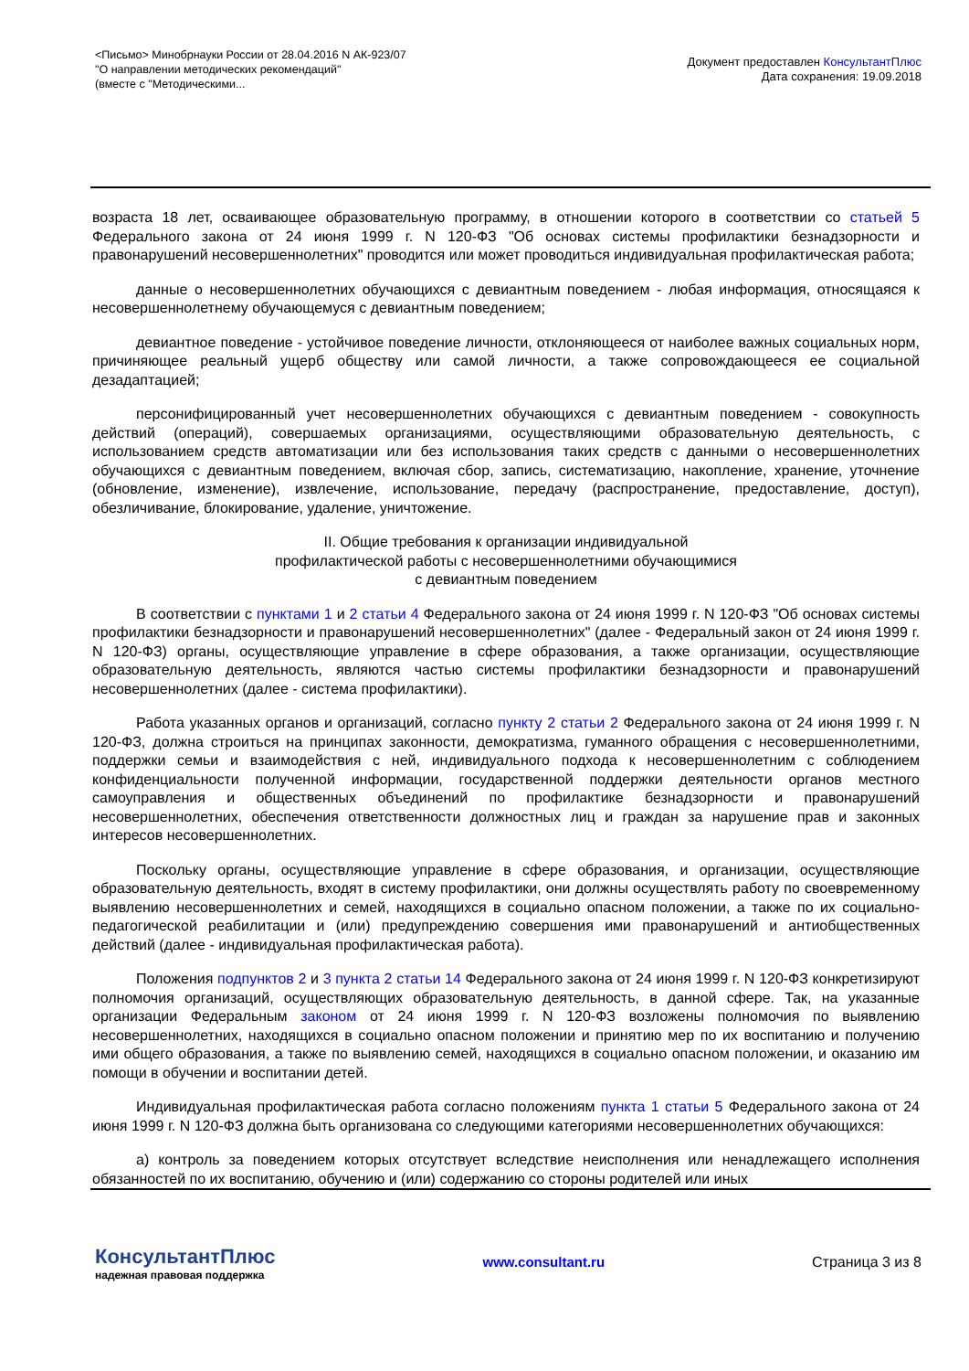<Письмо> Минобрнауки России от 28.04.2016 N АК-923/07
"О направлении методических рекомендаций"
(вместе с "Методическими...
Документ предоставлен КонсультантПлюс
Дата сохранения: 19.09.2018
возраста 18 лет, осваивающее образовательную программу, в отношении которого в соответствии со статьей 5 Федерального закона от 24 июня 1999 г. N 120-ФЗ "Об основах системы профилактики безнадзорности и правонарушений несовершеннолетних" проводится или может проводиться индивидуальная профилактическая работа;
данные о несовершеннолетних обучающихся с девиантным поведением - любая информация, относящаяся к несовершеннолетнему обучающемуся с девиантным поведением;
девиантное поведение - устойчивое поведение личности, отклоняющееся от наиболее важных социальных норм, причиняющее реальный ущерб обществу или самой личности, а также сопровождающееся ее социальной дезадаптацией;
персонифицированный учет несовершеннолетних обучающихся с девиантным поведением - совокупность действий (операций), совершаемых организациями, осуществляющими образовательную деятельность, с использованием средств автоматизации или без использования таких средств с данными о несовершеннолетних обучающихся с девиантным поведением, включая сбор, запись, систематизацию, накопление, хранение, уточнение (обновление, изменение), извлечение, использование, передачу (распространение, предоставление, доступ), обезличивание, блокирование, удаление, уничтожение.
II. Общие требования к организации индивидуальной
профилактической работы с несовершеннолетними обучающимися
с девиантным поведением
В соответствии с пунктами 1 и 2 статьи 4 Федерального закона от 24 июня 1999 г. N 120-ФЗ "Об основах системы профилактики безнадзорности и правонарушений несовершеннолетних" (далее - Федеральный закон от 24 июня 1999 г. N 120-ФЗ) органы, осуществляющие управление в сфере образования, а также организации, осуществляющие образовательную деятельность, являются частью системы профилактики безнадзорности и правонарушений несовершеннолетних (далее - система профилактики).
Работа указанных органов и организаций, согласно пункту 2 статьи 2 Федерального закона от 24 июня 1999 г. N 120-ФЗ, должна строиться на принципах законности, демократизма, гуманного обращения с несовершеннолетними, поддержки семьи и взаимодействия с ней, индивидуального подхода к несовершеннолетним с соблюдением конфиденциальности полученной информации, государственной поддержки деятельности органов местного самоуправления и общественных объединений по профилактике безнадзорности и правонарушений несовершеннолетних, обеспечения ответственности должностных лиц и граждан за нарушение прав и законных интересов несовершеннолетних.
Поскольку органы, осуществляющие управление в сфере образования, и организации, осуществляющие образовательную деятельность, входят в систему профилактики, они должны осуществлять работу по своевременному выявлению несовершеннолетних и семей, находящихся в социально опасном положении, а также по их социально-педагогической реабилитации и (или) предупреждению совершения ими правонарушений и антиобщественных действий (далее - индивидуальная профилактическая работа).
Положения подпунктов 2 и 3 пункта 2 статьи 14 Федерального закона от 24 июня 1999 г. N 120-ФЗ конкретизируют полномочия организаций, осуществляющих образовательную деятельность, в данной сфере. Так, на указанные организации Федеральным законом от 24 июня 1999 г. N 120-ФЗ возложены полномочия по выявлению несовершеннолетних, находящихся в социально опасном положении и принятию мер по их воспитанию и получению ими общего образования, а также по выявлению семей, находящихся в социально опасном положении, и оказанию им помощи в обучении и воспитании детей.
Индивидуальная профилактическая работа согласно положениям пункта 1 статьи 5 Федерального закона от 24 июня 1999 г. N 120-ФЗ должна быть организована со следующими категориями несовершеннолетних обучающихся:
а) контроль за поведением которых отсутствует вследствие неисполнения или ненадлежащего исполнения обязанностей по их воспитанию, обучению и (или) содержанию со стороны родителей или иных
КонсультантПлюс
надежная правовая поддержка
www.consultant.ru Страница 3 из 8